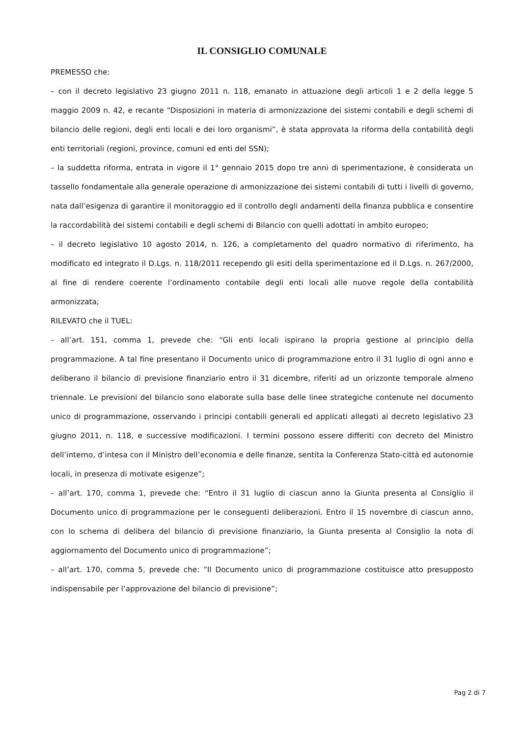IL CONSIGLIO COMUNALE
PREMESSO che:
– con il decreto legislativo 23 giugno 2011 n. 118, emanato in attuazione degli articoli 1 e 2 della legge 5 maggio 2009 n. 42, e recante “Disposizioni in materia di armonizzazione dei sistemi contabili e degli schemi di bilancio delle regioni, degli enti locali e dei loro organismi”, è stata approvata la riforma della contabilità degli enti territoriali (regioni, province, comuni ed enti del SSN);
– la suddetta riforma, entrata in vigore il 1° gennaio 2015 dopo tre anni di sperimentazione, è considerata un tassello fondamentale alla generale operazione di armonizzazione dei sistemi contabili di tutti i livelli di governo, nata dall’esigenza di garantire il monitoraggio ed il controllo degli andamenti della finanza pubblica e consentire la raccordabilità dei sistemi contabili e degli schemi di Bilancio con quelli adottati in ambito europeo;
– il decreto legislativo 10 agosto 2014, n. 126, a completamento del quadro normativo di riferimento, ha modificato ed integrato il D.Lgs. n. 118/2011 recependo gli esiti della sperimentazione ed il D.Lgs. n. 267/2000, al fine di rendere coerente l’ordinamento contabile degli enti locali alle nuove regole della contabilità armonizzata;
RILEVATO che il TUEL:
– all’art. 151, comma 1, prevede che: “Gli enti locali ispirano la propria gestione al principio della programmazione. A tal fine presentano il Documento unico di programmazione entro il 31 luglio di ogni anno e deliberano il bilancio di previsione finanziario entro il 31 dicembre, riferiti ad un orizzonte temporale almeno triennale. Le previsioni del bilancio sono elaborate sulla base delle linee strategiche contenute nel documento unico di programmazione, osservando i principi contabili generali ed applicati allegati al decreto legislativo 23 giugno 2011, n. 118, e successive modificazioni. I termini possono essere differiti con decreto del Ministro dell’interno, d’intesa con il Ministro dell’economia e delle finanze, sentita la Conferenza Stato-città ed autonomie locali, in presenza di motivate esigenze”;
– all’art. 170, comma 1, prevede che: “Entro il 31 luglio di ciascun anno la Giunta presenta al Consiglio il Documento unico di programmazione per le conseguenti deliberazioni. Entro il 15 novembre di ciascun anno, con lo schema di delibera del bilancio di previsione finanziario, la Giunta presenta al Consiglio la nota di aggiornamento del Documento unico di programmazione”;
– all’art. 170, comma 5, prevede che: “Il Documento unico di programmazione costituisce atto presupposto indispensabile per l’approvazione del bilancio di previsione”;
Pag 2 di 7